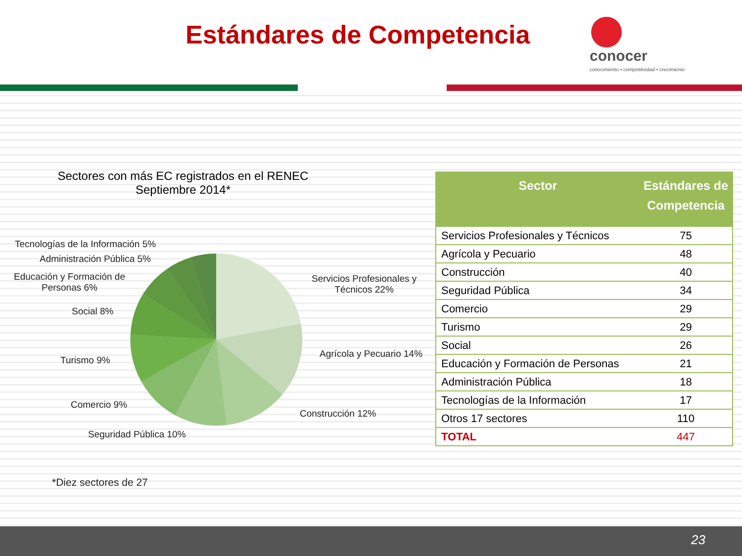Estándares de Competencia
conocer
conocimiento • competitividad • crecimiento
Sectores con más EC registrados en el RENEC
Septiembre 2014*
Tecnologías de la Información 5%
Administración Pública 5%
Educación y Formación de
Personas 6%
Social 8%
Turismo 9%
Comercio 9%
Seguridad Pública 10%
Servicios Profesionales y
Técnicos 22%
Agrícola y Pecuario 14%
Construcción 12%
*Diez sectores de 27
| Sector | Estándares de Competencia |
| --- | --- |
| Servicios Profesionales y Técnicos | 75 |
| Agrícola y Pecuario | 48 |
| Construcción | 40 |
| Seguridad Pública | 34 |
| Comercio | 29 |
| Turismo | 29 |
| Social | 26 |
| Educación y Formación de Personas | 21 |
| Administración Pública | 18 |
| Tecnologías de la Información | 17 |
| Otros 17 sectores | 110 |
| TOTAL | 447 |
23